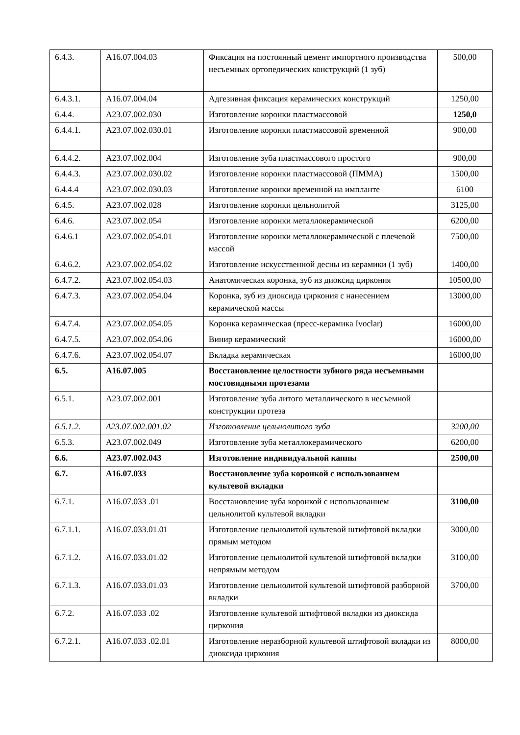| 6.4.3. | A16.07.004.03 | Фиксация на постоянный цемент импортного производства несъемных ортопедических конструкций (1 зуб) | 500,00 |
| 6.4.3.1. | A16.07.004.04 | Адгезивная фиксация керамических конструкций | 1250,00 |
| 6.4.4. | A23.07.002.030 | Изготовление коронки пластмассовой | 1250,0 |
| 6.4.4.1. | A23.07.002.030.01 | Изготовление коронки пластмассовой временной | 900,00 |
| 6.4.4.2. | A23.07.002.004 | Изготовление зуба пластмассового простого | 900,00 |
| 6.4.4.3. | A23.07.002.030.02 | Изготовление коронки пластмассовой (ПММА) | 1500,00 |
| 6.4.4.4 | A23.07.002.030.03 | Изготовление коронки временной на импланте | 6100 |
| 6.4.5. | A23.07.002.028 | Изготовление коронки цельнолитой | 3125,00 |
| 6.4.6. | A23.07.002.054 | Изготовление коронки металлокерамической | 6200,00 |
| 6.4.6.1 | A23.07.002.054.01 | Изготовление коронки металлокерамической с плечевой массой | 7500,00 |
| 6.4.6.2. | A23.07.002.054.02 | Изготовление искусственной десны из керамики (1 зуб) | 1400,00 |
| 6.4.7.2. | A23.07.002.054.03 | Анатомическая коронка, зуб из диоксид циркония | 10500,00 |
| 6.4.7.3. | A23.07.002.054.04 | Коронка, зуб из диоксида циркония с нанесением керамической массы | 13000,00 |
| 6.4.7.4. | A23.07.002.054.05 | Коронка керамическая (пресс-керамика Ivoclar) | 16000,00 |
| 6.4.7.5. | A23.07.002.054.06 | Винир керамический | 16000,00 |
| 6.4.7.6. | A23.07.002.054.07 | Вкладка керамическая | 16000,00 |
| 6.5. | A16.07.005 | Восстановление целостности зубного ряда несъемными мостовидными протезами | |
| 6.5.1. | A23.07.002.001 | Изготовление зуба литого металлического в несъемной конструкции протеза | |
| 6.5.1.2. | A23.07.002.001.02 | Изготовление цельнолитого зуба | 3200,00 |
| 6.5.3. | A23.07.002.049 | Изготовление зуба металлокерамического | 6200,00 |
| 6.6. | A23.07.002.043 | Изготовление индивидуальной каппы | 2500,00 |
| 6.7. | A16.07.033 | Восстановление зуба коронкой с использованием культевой вкладки | |
| 6.7.1. | A16.07.033 .01 | Восстановление зуба коронкой с использованием цельнолитой культевой вкладки | 3100,00 |
| 6.7.1.1. | A16.07.033.01.01 | Изготовление цельнолитой культевой штифтовой вкладки прямым методом | 3000,00 |
| 6.7.1.2. | A16.07.033.01.02 | Изготовление цельнолитой культевой штифтовой вкладки непрямым методом | 3100,00 |
| 6.7.1.3. | A16.07.033.01.03 | Изготовление цельнолитой культевой штифтовой разборной вкладки | 3700,00 |
| 6.7.2. | A16.07.033 .02 | Изготовление культевой штифтовой вкладки из диоксида циркония | |
| 6.7.2.1. | A16.07.033 .02.01 | Изготовление неразборной культевой штифтовой вкладки из диоксида циркония | 8000,00 |